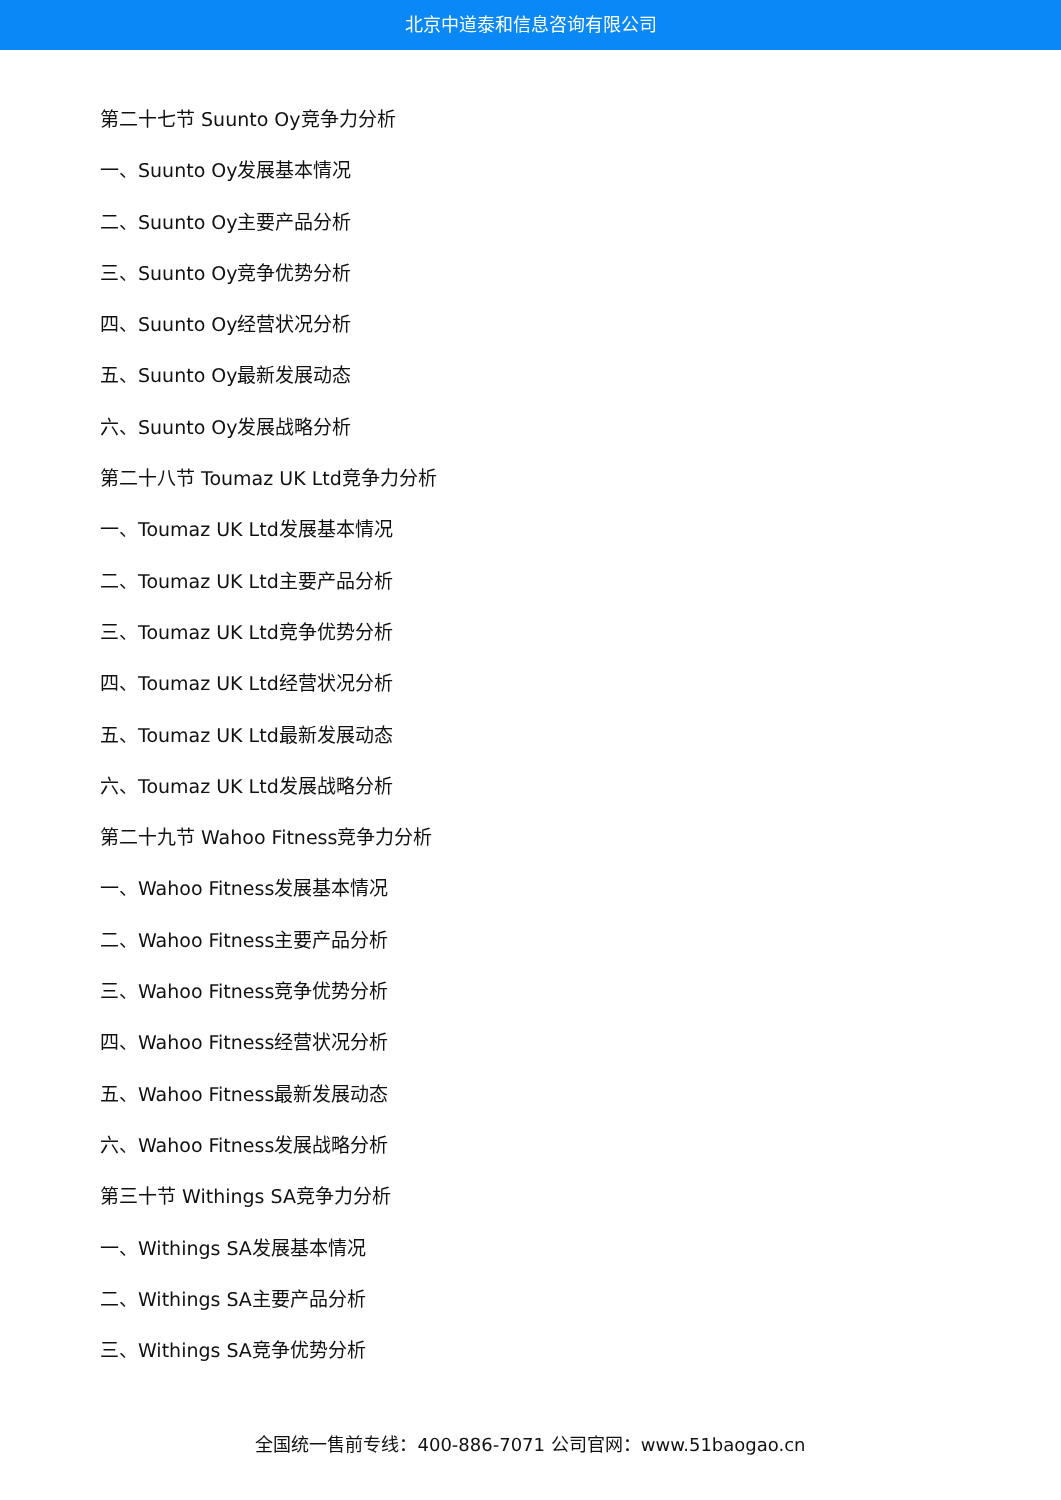北京中道泰和信息咨询有限公司
第二十七节 Suunto Oy竞争力分析
一、Suunto Oy发展基本情况
二、Suunto Oy主要产品分析
三、Suunto Oy竞争优势分析
四、Suunto Oy经营状况分析
五、Suunto Oy最新发展动态
六、Suunto Oy发展战略分析
第二十八节 Toumaz UK Ltd竞争力分析
一、Toumaz UK Ltd发展基本情况
二、Toumaz UK Ltd主要产品分析
三、Toumaz UK Ltd竞争优势分析
四、Toumaz UK Ltd经营状况分析
五、Toumaz UK Ltd最新发展动态
六、Toumaz UK Ltd发展战略分析
第二十九节 Wahoo Fitness竞争力分析
一、Wahoo Fitness发展基本情况
二、Wahoo Fitness主要产品分析
三、Wahoo Fitness竞争优势分析
四、Wahoo Fitness经营状况分析
五、Wahoo Fitness最新发展动态
六、Wahoo Fitness发展战略分析
第三十节 Withings SA竞争力分析
一、Withings SA发展基本情况
二、Withings SA主要产品分析
三、Withings SA竞争优势分析
全国统一售前专线：400-886-7071 公司官网：www.51baogao.cn